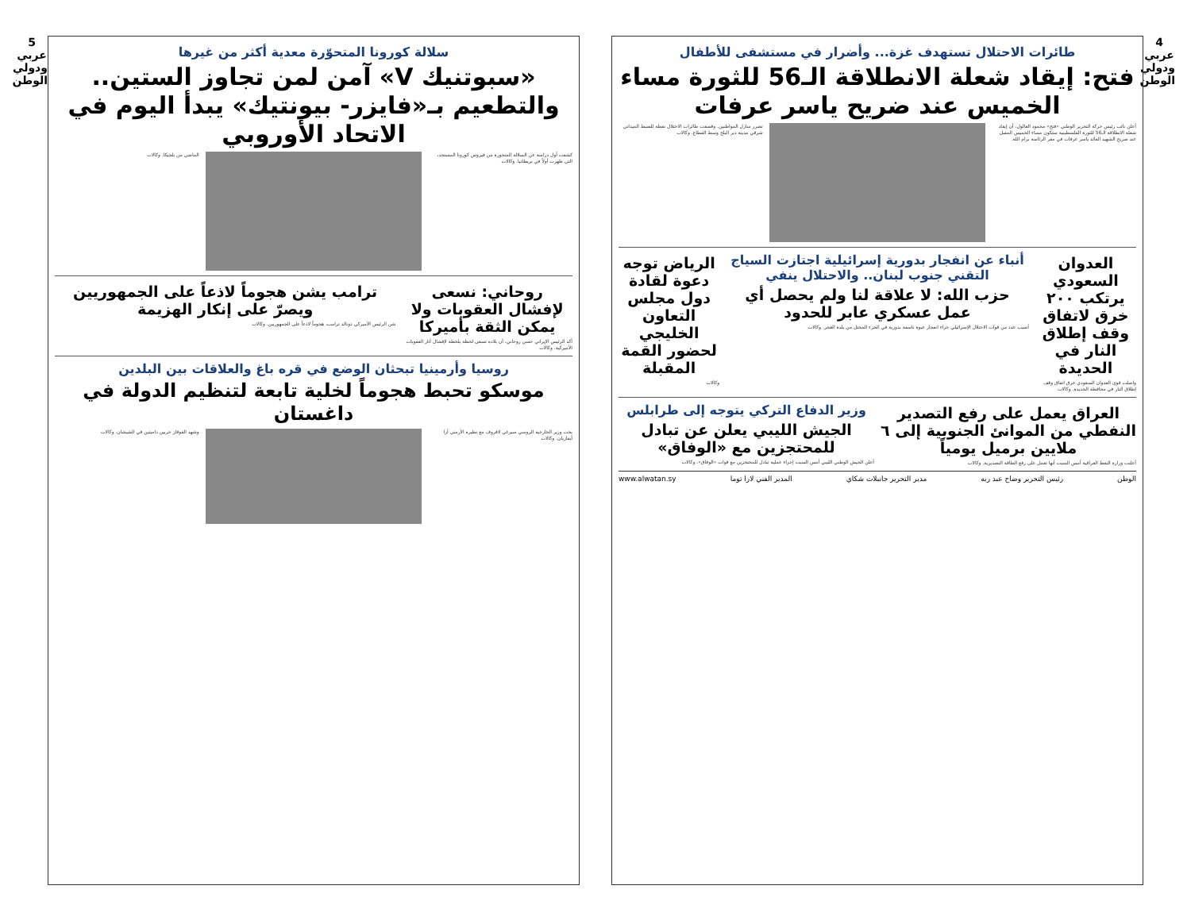4
عربي ودولي
الوطن
طائرات الاحتلال تستهدف غزة... وأضرار في مستشفى للأطفال
فتح: إيقاد شعلة الانطلاقة الـ56 للثورة مساء الخميس عند ضريح ياسر عرفات
أعلن نائب رئيس حركة التحرير الوطني «فتح» محمود العالول، أن إيقاد شعلة الانطلاقة الـ56 للثورة الفلسطينية ستكون مساء الخميس المقبل عند ضريح الشهيد القائد ياسر عرفات في مقر الرئاسة برام الله.
تضرر منازل المواطنين. وقصفت طائرات الاحتلال نقطة للضبط الميداني شرقي مدينة دير البلح وسط القطاع. وكالات
العدوان السعودي يرتكب ٢٠٠ خرق لاتفاق وقف إطلاق النار في الحديدة
واصلت قوى العدوان السعودي خرق اتفاق وقف إطلاق النار في محافظة الحديدة. وكالات
أنباء عن انفجار بدورية إسرائيلية اجتازت السياج التقني جنوب لبنان.. والاحتلال ينفي
حزب الله: لا علاقة لنا ولم يحصل أي عمل عسكري عابر للحدود
أصيب عدد من قوات الاحتلال الإسرائيلي جراء انفجار عبوة ناسفة بدورية في الجزء المحتل من بلدة الغجر. وكالات
الرياض توجه دعوة لقادة دول مجلس التعاون الخليجي لحضور القمة المقبلة
وكالات
العراق يعمل على رفع التصدير النفطي من الموانئ الجنوبية إلى ٦ ملايين برميل يومياً
أعلنت وزارة النفط العراقية أمس السبت أنها تعمل على رفع الطاقة التصديرية. وكالات
وزير الدفاع التركي يتوجه إلى طرابلس
الجيش الليبي يعلن عن تبادل للمحتجزين مع «الوفاق»
أعلن الجيش الوطني الليبي أمس السبت إجراء عملية تبادل للمحتجزين مع قوات «الوفاق». وكالات
الوطن رئيس التحرير وضاح عبد ربه مدير التحرير جانبلات شكاي المدير الفني لارا توما www.alwatan.sy
سلالة كورونا المتحوّرة معدية أكثر من غيرها
«سبوتنيك V» آمن لمن تجاوز الستين.. والتطعيم بـ«فايزر- بيونتيك» يبدأ اليوم في الاتحاد الأوروبي
كشفت أول دراسة عن السلالة المتحورة من فيروس كورونا المستجد، التي ظهرت أولاً في بريطانيا. وكالات
الماضي من بلجيكا. وكالات
روحاني: نسعى لإفشال العقوبات ولا يمكن الثقة بأميركا
أكد الرئيس الإيراني حسن روحاني، أن بلاده تسعى لحظة بلحظة لإفشال آثار العقوبات الأميركية. وكالات
ترامب يشن هجوماً لاذعاً على الجمهوريين ويصرّ على إنكار الهزيمة
شن الرئيس الأميركي دونالد ترامب، هجوماً لاذعاً على الجمهوريين. وكالات
روسيا وأرمينيا تبحثان الوضع في قره باغ والعلاقات بين البلدين
موسكو تحبط هجوماً لخلية تابعة لتنظيم الدولة في داغستان
بحث وزير الخارجية الروسي سيرغي لافروف مع نظيره الأرمني آرا أيفازيان. وكالات
وشهد القوقاز حربين داميتين في الشيشان. وكالات
5
عربي ودولي
الوطن